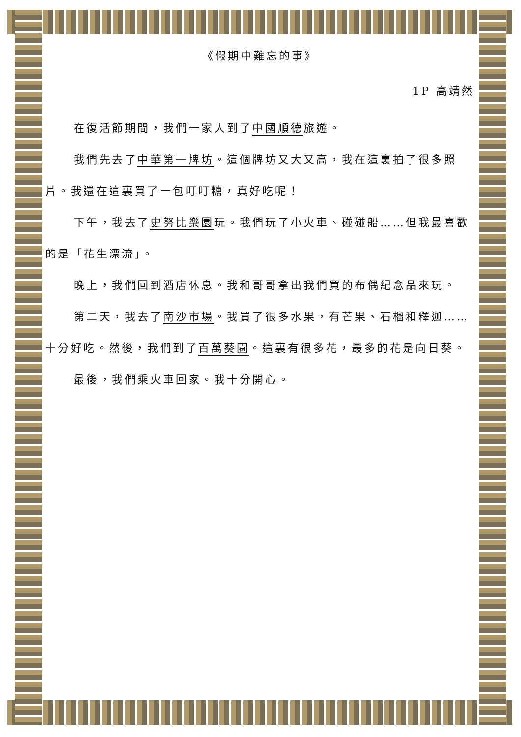《假期中難忘的事》
1P 高靖然
在復活節期間，我們一家人到了中國順德旅遊。
我們先去了中華第一牌坊。這個牌坊又大又高，我在這裏拍了很多照片。我還在這裏買了一包叮叮糖，真好吃呢！
下午，我去了史努比樂園玩。我們玩了小火車、碰碰船……但我最喜歡的是「花生漂流」。
晚上，我們回到酒店休息。我和哥哥拿出我們買的布偶紀念品來玩。
第二天，我去了南沙市場。我買了很多水果，有芒果、石榴和釋迦……十分好吃。然後，我們到了百萬葵園。這裏有很多花，最多的花是向日葵。
最後，我們乘火車回家。我十分開心。